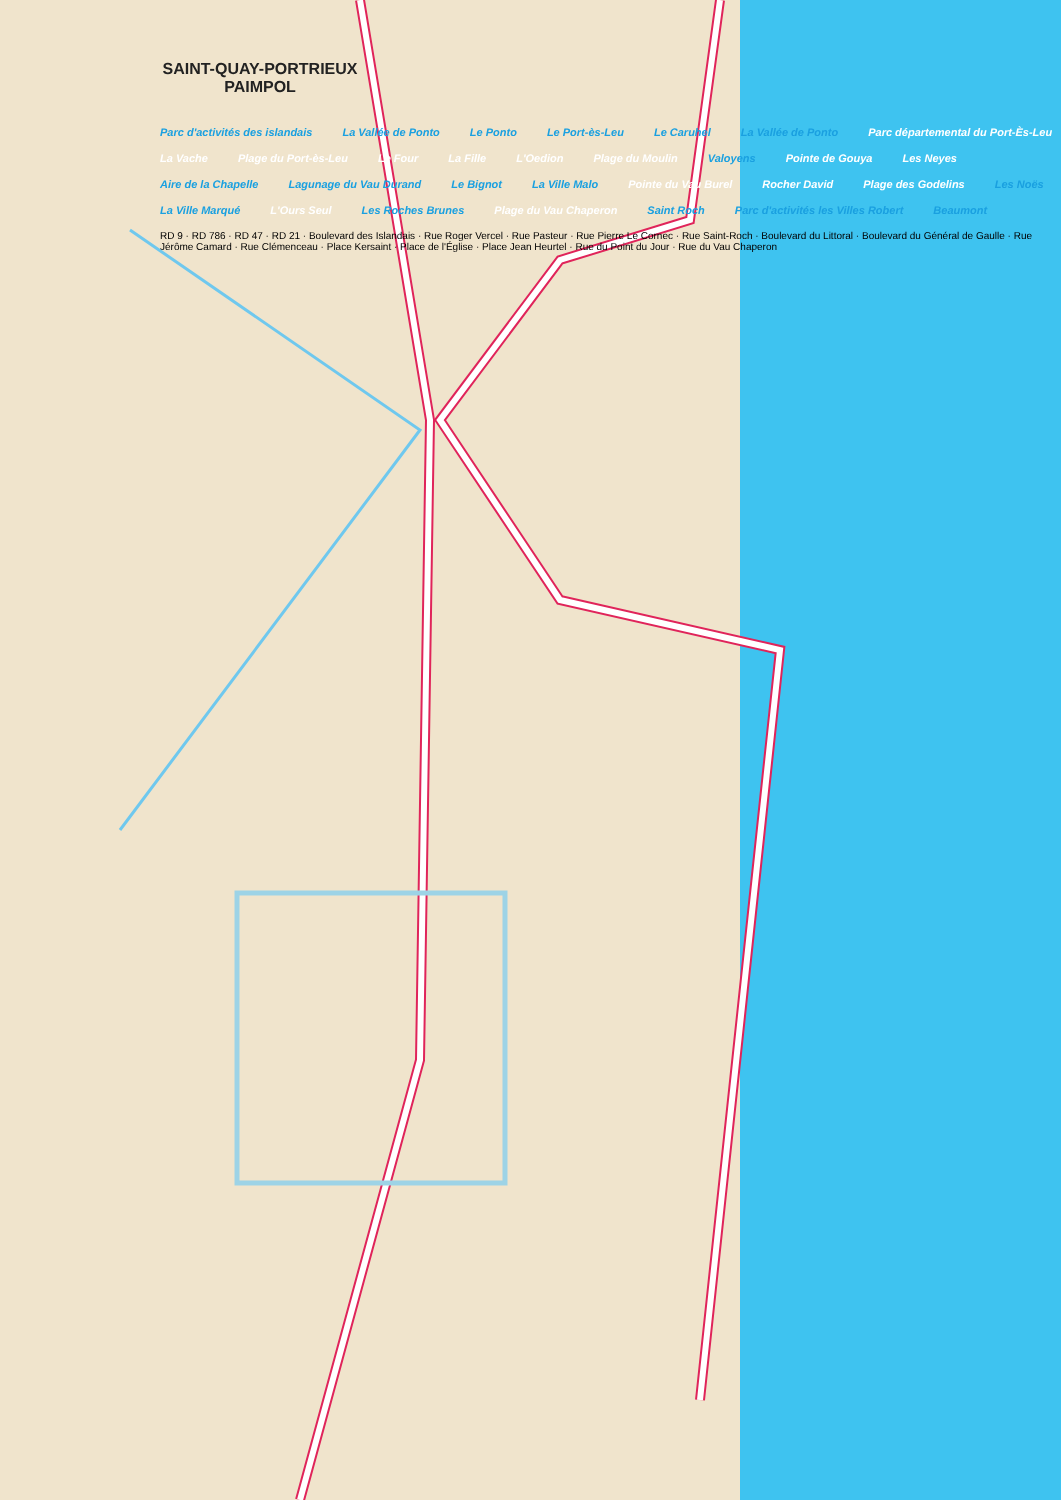SAINT-QUAY-PORTRIEUX
PAIMPOL
Parc d'activités des islandais La Vallée de Ponto Le Ponto Le Port-ès-Leu Le Caruhel La Vallée de Ponto Parc départemental du Port-Ès-Leu La Vache Plage du Port-ès-Leu Le Four La Fille L'Oedion Plage du Moulin Valoyens Pointe de Gouya Les Neyes Aire de la Chapelle Lagunage du Vau Durand Le Bignot La Ville Malo Pointe du Vau Burel Rocher David Plage des Godelins Les Noës La Ville Marqué L'Ours Seul Les Roches Brunes Plage du Vau Chaperon Saint Roch Parc d'activités les Villes Robert Beaumont RD 9 · RD 786 · RD 47 · RD 21 · Boulevard des Islandais · Rue Roger Vercel · Rue Pasteur · Rue Pierre Le Cornec · Rue Saint-Roch · Boulevard du Littoral · Boulevard du Général de Gaulle · Rue Jérôme Camard · Rue Clémenceau · Place Kersaint · Place de l'Église · Place Jean Heurtel · Rue du Point du Jour · Rue du Vau Chaperon